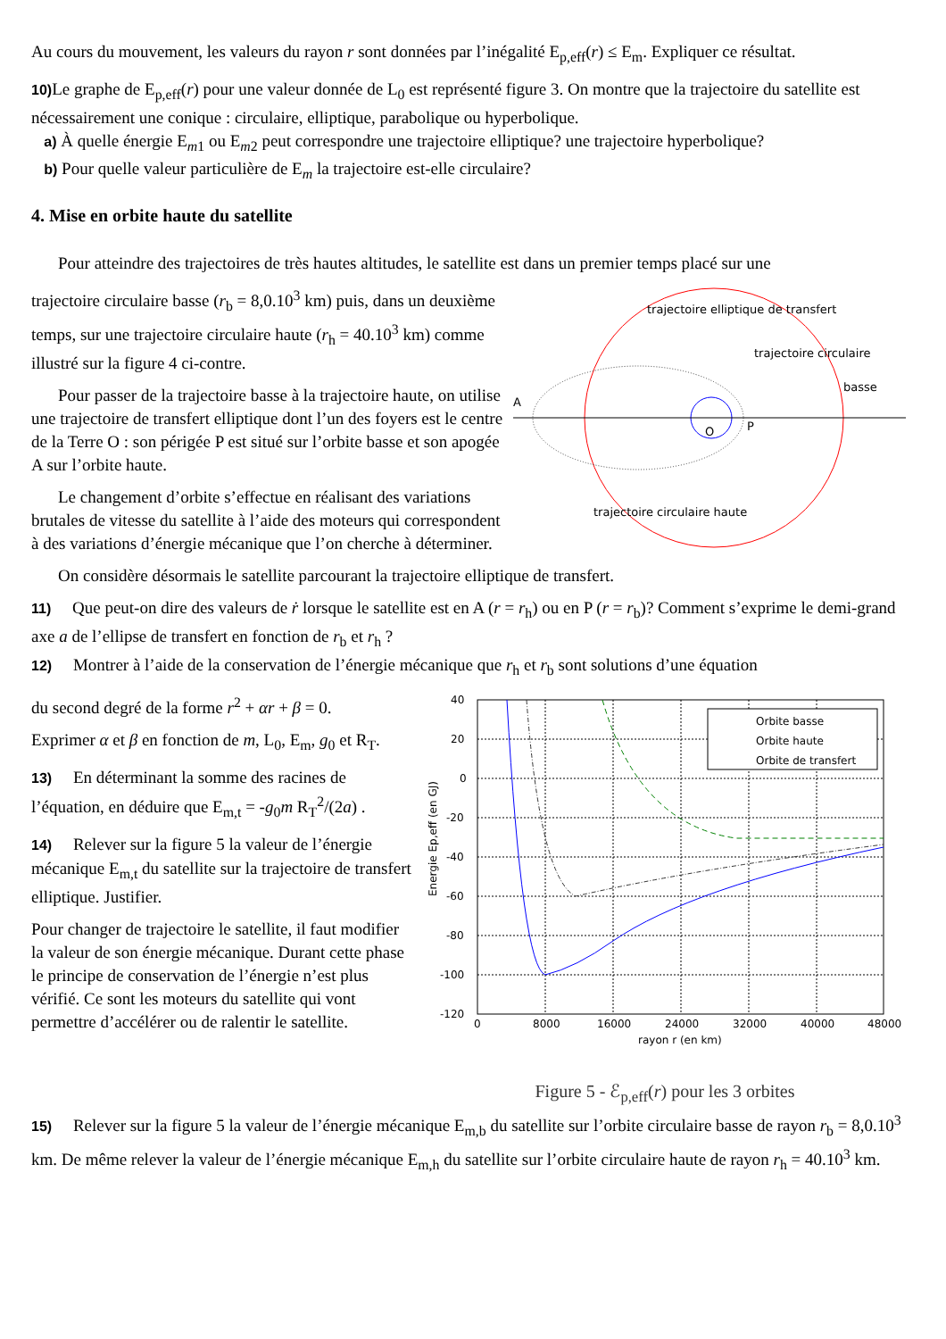Au cours du mouvement, les valeurs du rayon r sont données par l’inégalité E<sub>p,eff</sub>(r) ≤ E<sub>m</sub>. Expliquer ce résultat.
10) Le graphe de E<sub>p,eff</sub>(r) pour une valeur donnée de L<sub>0</sub> est représenté figure 3. On montre que la trajectoire du satellite est nécessairement une conique : circulaire, elliptique, parabolique ou hyperbolique.
a) À quelle énergie E<sub>m1</sub> ou E<sub>m2</sub> peut correspondre une trajectoire elliptique? une trajectoire hyperbolique?
b) Pour quelle valeur particulière de E<sub>m</sub> la trajectoire est-elle circulaire?
4. Mise en orbite haute du satellite
Pour atteindre des trajectoires de très hautes altitudes, le satellite est dans un premier temps placé sur une
trajectoire circulaire basse (r<sub>b</sub> = 8,0.10<sup>3</sup> km) puis, dans un deuxième temps, sur une trajectoire circulaire haute (r<sub>h</sub> = 40.10<sup>3</sup> km) comme illustré sur la figure 4 ci-contre.
Pour passer de la trajectoire basse à la trajectoire haute, on utilise une trajectoire de transfert elliptique dont l’un des foyers est le centre de la Terre O : son périgée P est situé sur l’orbite basse et son apogée A sur l’orbite haute.
Le changement d’orbite s’effectue en réalisant des variations brutales de vitesse du satellite à l’aide des moteurs qui correspondent à des variations d’énergie mécanique que l’on cherche à déterminer.
A
O
P
trajectoire elliptique de transfert
trajectoire circulaire
basse
trajectoire circulaire haute
On considère désormais le satellite parcourant la trajectoire elliptique de transfert.
11) Que peut-on dire des valeurs de ṙ lorsque le satellite est en A (r = r<sub>h</sub>) ou en P (r = r<sub>b</sub>)? Comment s’exprime le demi-grand axe a de l’ellipse de transfert en fonction de r<sub>b</sub> et r<sub>h</sub> ?
12) Montrer à l’aide de la conservation de l’énergie mécanique que r<sub>h</sub> et r<sub>b</sub> sont solutions d’une équation
du second degré de la forme r<sup>2</sup> + αr + β = 0.
Exprimer α et β en fonction de m, L<sub>0</sub>, E<sub>m</sub>, g<sub>0</sub> et R<sub>T</sub>.
13) En déterminant la somme des racines de l’équation, en déduire que E<sub>m,t</sub> = -g<sub>0</sub>m R<sub>T</sub><sup>2</sup>/(2a) .
14) Relever sur la figure 5 la valeur de l’énergie mécanique E<sub>m,t</sub> du satellite sur la trajectoire de transfert elliptique. Justifier.
Pour changer de trajectoire le satellite, il faut modifier la valeur de son énergie mécanique. Durant cette phase le principe de conservation de l’énergie n’est plus vérifié. Ce sont les moteurs du satellite qui vont permettre d’accélérer ou de ralentir le satellite.
Orbite basse
Orbite haute
Orbite de transfert
40
20
0
-20
-40
-60
-80
-100
-120
0
8000
16000
24000
32000
40000
48000
rayon r (en km)
Energie Ep,eff (en GJ)
Figure 5 - ℰ<sub>p,eff</sub>(r) pour les 3 orbites
15) Relever sur la figure 5 la valeur de l’énergie mécanique E<sub>m,b</sub> du satellite sur l’orbite circulaire basse de rayon r<sub>b</sub> = 8,0.10<sup>3</sup> km. De même relever la valeur de l’énergie mécanique E<sub>m,h</sub> du satellite sur l’orbite circulaire haute de rayon r<sub>h</sub> = 40.10<sup>3</sup> km.